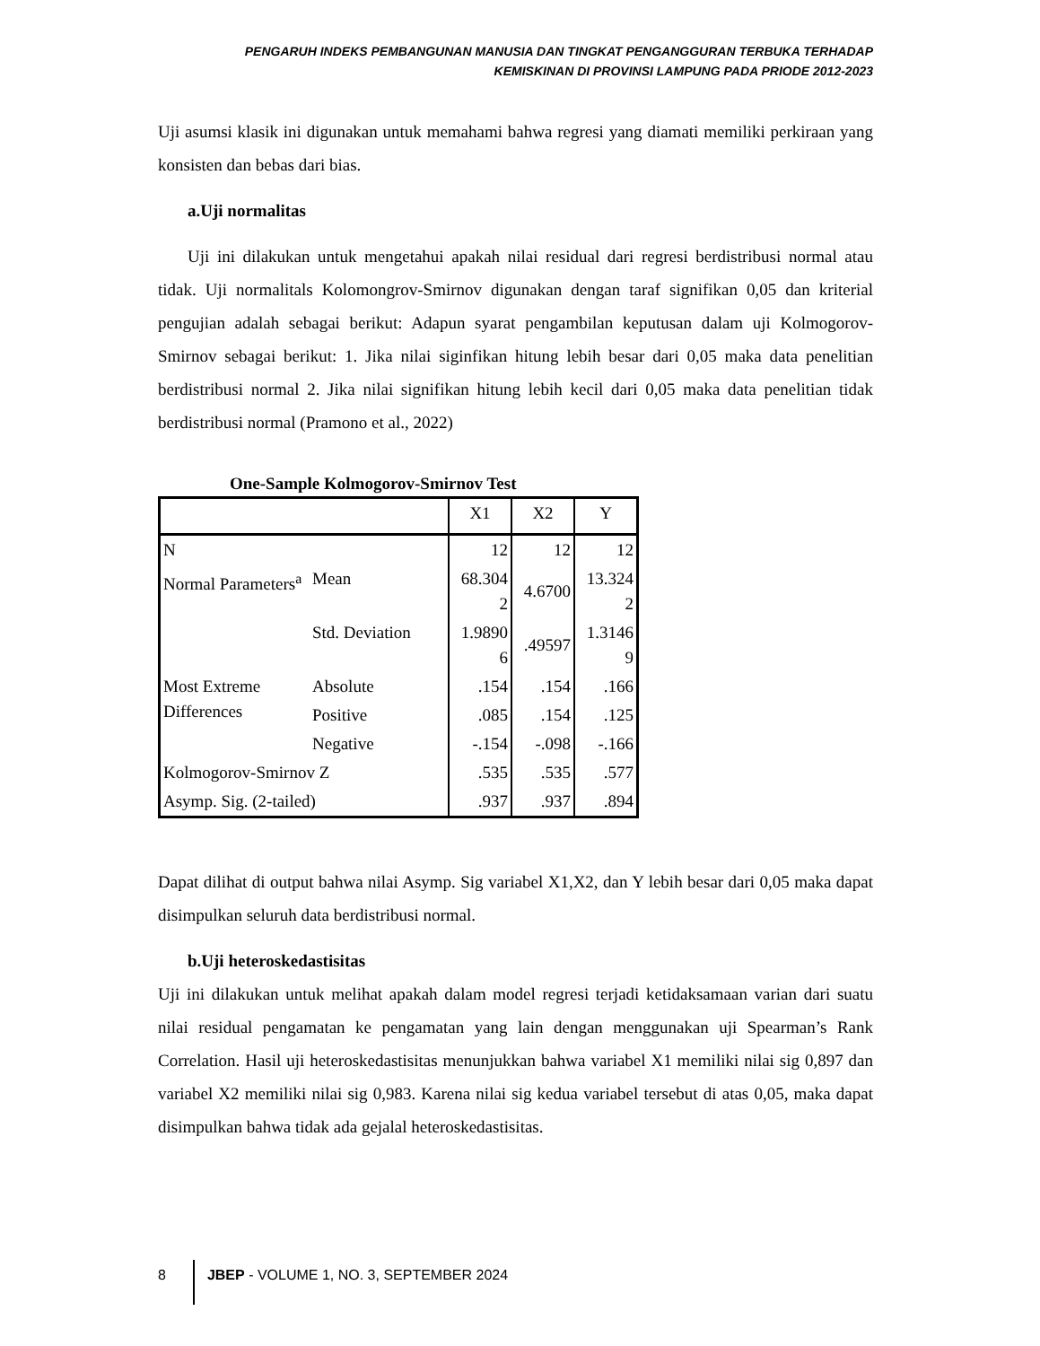PENGARUH INDEKS PEMBANGUNAN MANUSIA DAN TINGKAT PENGANGGURAN TERBUKA TERHADAP
KEMISKINAN DI PROVINSI LAMPUNG PADA PRIODE 2012-2023
Uji asumsi klasik ini digunakan untuk memahami bahwa regresi yang diamati memiliki perkiraan yang konsisten dan bebas dari bias.
a.Uji normalitas
Uji ini dilakukan untuk mengetahui apakah nilai residual dari regresi berdistribusi normal atau tidak. Uji normalitals Kolomongrov-Smirnov digunakan dengan taraf signifikan 0,05 dan kriterial pengujian adalah sebagai berikut: Adapun syarat pengambilan keputusan dalam uji Kolmogorov-Smirnov sebagai berikut: 1. Jika nilai siginfikan hitung lebih besar dari 0,05 maka data penelitian berdistribusi normal 2. Jika nilai signifikan hitung lebih kecil dari 0,05 maka data penelitian tidak berdistribusi normal (Pramono et al., 2022)
One-Sample Kolmogorov-Smirnov Test
| | | X1 | X2 | Y |
| N | | 12 | 12 | 12 |
| Normal Parameters<sup>a</sup> | Mean | 68.304 2 | 4.6700 | 13.324 2 |
| | Std. Deviation | 1.9890 6 | .49597 | 1.3146 9 |
| Most Extreme Differences | Absolute | .154 | .154 | .166 |
| | Positive | .085 | .154 | .125 |
| | Negative | -.154 | -.098 | -.166 |
| Kolmogorov-Smirnov Z | | .535 | .535 | .577 |
| Asymp. Sig. (2-tailed) | | .937 | .937 | .894 |
Dapat dilihat di output bahwa nilai Asymp. Sig variabel X1,X2, dan Y lebih besar dari 0,05 maka dapat disimpulkan seluruh data berdistribusi normal.
b.Uji heteroskedastisitas
Uji ini dilakukan untuk melihat apakah dalam model regresi terjadi ketidaksamaan varian dari suatu nilai residual pengamatan ke pengamatan yang lain dengan menggunakan uji Spearman’s Rank Correlation. Hasil uji heteroskedastisitas menunjukkan bahwa variabel X1 memiliki nilai sig 0,897 dan variabel X2 memiliki nilai sig 0,983. Karena nilai sig kedua variabel tersebut di atas 0,05, maka dapat disimpulkan bahwa tidak ada gejalal heteroskedastisitas.
8 JBEP - VOLUME 1, NO. 3, SEPTEMBER 2024